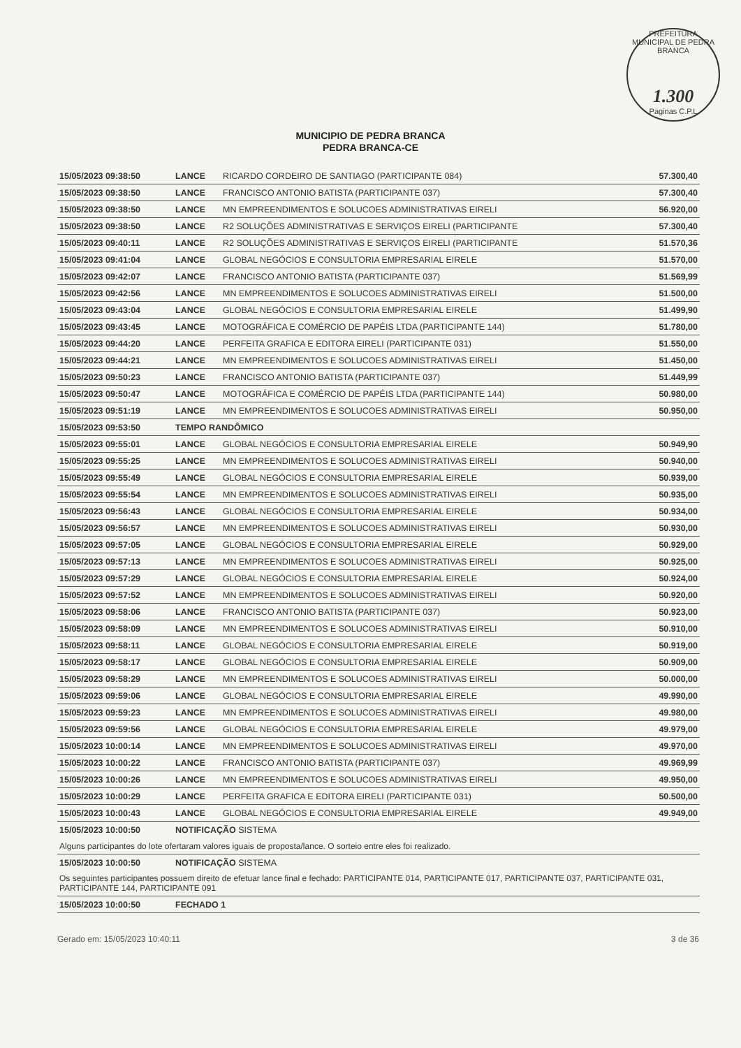PREFEITURA MUNICIPAL DE PEDRA BRANCA
1.300
Paginas C.P.L
MUNICIPIO DE PEDRA BRANCA
PEDRA BRANCA-CE
| 15/05/2023 09:38:50 | LANCE | RICARDO CORDEIRO DE SANTIAGO (PARTICIPANTE 084) | 57.300,40 |
| 15/05/2023 09:38:50 | LANCE | FRANCISCO ANTONIO BATISTA (PARTICIPANTE 037) | 57.300,40 |
| 15/05/2023 09:38:50 | LANCE | MN EMPREENDIMENTOS E SOLUCOES ADMINISTRATIVAS EIRELI | 56.920,00 |
| 15/05/2023 09:38:50 | LANCE | R2 SOLUÇÕES ADMINISTRATIVAS E SERVIÇOS EIRELI (PARTICIPANTE | 57.300,40 |
| 15/05/2023 09:40:11 | LANCE | R2 SOLUÇÕES ADMINISTRATIVAS E SERVIÇOS EIRELI (PARTICIPANTE | 51.570,36 |
| 15/05/2023 09:41:04 | LANCE | GLOBAL NEGÓCIOS E CONSULTORIA EMPRESARIAL EIRELE | 51.570,00 |
| 15/05/2023 09:42:07 | LANCE | FRANCISCO ANTONIO BATISTA (PARTICIPANTE 037) | 51.569,99 |
| 15/05/2023 09:42:56 | LANCE | MN EMPREENDIMENTOS E SOLUCOES ADMINISTRATIVAS EIRELI | 51.500,00 |
| 15/05/2023 09:43:04 | LANCE | GLOBAL NEGÓCIOS E CONSULTORIA EMPRESARIAL EIRELE | 51.499,90 |
| 15/05/2023 09:43:45 | LANCE | MOTOGRÁFICA E COMÉRCIO DE PAPÉIS LTDA (PARTICIPANTE 144) | 51.780,00 |
| 15/05/2023 09:44:20 | LANCE | PERFEITA GRAFICA E EDITORA EIRELI (PARTICIPANTE 031) | 51.550,00 |
| 15/05/2023 09:44:21 | LANCE | MN EMPREENDIMENTOS E SOLUCOES ADMINISTRATIVAS EIRELI | 51.450,00 |
| 15/05/2023 09:50:23 | LANCE | FRANCISCO ANTONIO BATISTA (PARTICIPANTE 037) | 51.449,99 |
| 15/05/2023 09:50:47 | LANCE | MOTOGRÁFICA E COMÉRCIO DE PAPÉIS LTDA (PARTICIPANTE 144) | 50.980,00 |
| 15/05/2023 09:51:19 | LANCE | MN EMPREENDIMENTOS E SOLUCOES ADMINISTRATIVAS EIRELI | 50.950,00 |
| 15/05/2023 09:53:50 | TEMPO RANDÔMICO | | |
| 15/05/2023 09:55:01 | LANCE | GLOBAL NEGÓCIOS E CONSULTORIA EMPRESARIAL EIRELE | 50.949,90 |
| 15/05/2023 09:55:25 | LANCE | MN EMPREENDIMENTOS E SOLUCOES ADMINISTRATIVAS EIRELI | 50.940,00 |
| 15/05/2023 09:55:49 | LANCE | GLOBAL NEGÓCIOS E CONSULTORIA EMPRESARIAL EIRELE | 50.939,00 |
| 15/05/2023 09:55:54 | LANCE | MN EMPREENDIMENTOS E SOLUCOES ADMINISTRATIVAS EIRELI | 50.935,00 |
| 15/05/2023 09:56:43 | LANCE | GLOBAL NEGÓCIOS E CONSULTORIA EMPRESARIAL EIRELE | 50.934,00 |
| 15/05/2023 09:56:57 | LANCE | MN EMPREENDIMENTOS E SOLUCOES ADMINISTRATIVAS EIRELI | 50.930,00 |
| 15/05/2023 09:57:05 | LANCE | GLOBAL NEGÓCIOS E CONSULTORIA EMPRESARIAL EIRELE | 50.929,00 |
| 15/05/2023 09:57:13 | LANCE | MN EMPREENDIMENTOS E SOLUCOES ADMINISTRATIVAS EIRELI | 50.925,00 |
| 15/05/2023 09:57:29 | LANCE | GLOBAL NEGÓCIOS E CONSULTORIA EMPRESARIAL EIRELE | 50.924,00 |
| 15/05/2023 09:57:52 | LANCE | MN EMPREENDIMENTOS E SOLUCOES ADMINISTRATIVAS EIRELI | 50.920,00 |
| 15/05/2023 09:58:06 | LANCE | FRANCISCO ANTONIO BATISTA (PARTICIPANTE 037) | 50.923,00 |
| 15/05/2023 09:58:09 | LANCE | MN EMPREENDIMENTOS E SOLUCOES ADMINISTRATIVAS EIRELI | 50.910,00 |
| 15/05/2023 09:58:11 | LANCE | GLOBAL NEGÓCIOS E CONSULTORIA EMPRESARIAL EIRELE | 50.919,00 |
| 15/05/2023 09:58:17 | LANCE | GLOBAL NEGÓCIOS E CONSULTORIA EMPRESARIAL EIRELE | 50.909,00 |
| 15/05/2023 09:58:29 | LANCE | MN EMPREENDIMENTOS E SOLUCOES ADMINISTRATIVAS EIRELI | 50.000,00 |
| 15/05/2023 09:59:06 | LANCE | GLOBAL NEGÓCIOS E CONSULTORIA EMPRESARIAL EIRELE | 49.990,00 |
| 15/05/2023 09:59:23 | LANCE | MN EMPREENDIMENTOS E SOLUCOES ADMINISTRATIVAS EIRELI | 49.980,00 |
| 15/05/2023 09:59:56 | LANCE | GLOBAL NEGÓCIOS E CONSULTORIA EMPRESARIAL EIRELE | 49.979,00 |
| 15/05/2023 10:00:14 | LANCE | MN EMPREENDIMENTOS E SOLUCOES ADMINISTRATIVAS EIRELI | 49.970,00 |
| 15/05/2023 10:00:22 | LANCE | FRANCISCO ANTONIO BATISTA (PARTICIPANTE 037) | 49.969,99 |
| 15/05/2023 10:00:26 | LANCE | MN EMPREENDIMENTOS E SOLUCOES ADMINISTRATIVAS EIRELI | 49.950,00 |
| 15/05/2023 10:00:29 | LANCE | PERFEITA GRAFICA E EDITORA EIRELI (PARTICIPANTE 031) | 50.500,00 |
| 15/05/2023 10:00:43 | LANCE | GLOBAL NEGÓCIOS E CONSULTORIA EMPRESARIAL EIRELE | 49.949,00 |
| 15/05/2023 10:00:50 | NOTIFICAÇÃO SISTEMA | | |
| Alguns participantes do lote ofertaram valores iguais de proposta/lance. O sorteio entre eles foi realizado. | | | |
| 15/05/2023 10:00:50 | NOTIFICAÇÃO SISTEMA | | |
| Os seguintes participantes possuem direito de efetuar lance final e fechado: PARTICIPANTE 014, PARTICIPANTE 017, PARTICIPANTE 037, PARTICIPANTE 031, PARTICIPANTE 144, PARTICIPANTE 091 | | | |
| 15/05/2023 10:00:50 | FECHADO 1 | | |
Gerado em: 15/05/2023 10:40:11 3 de 36